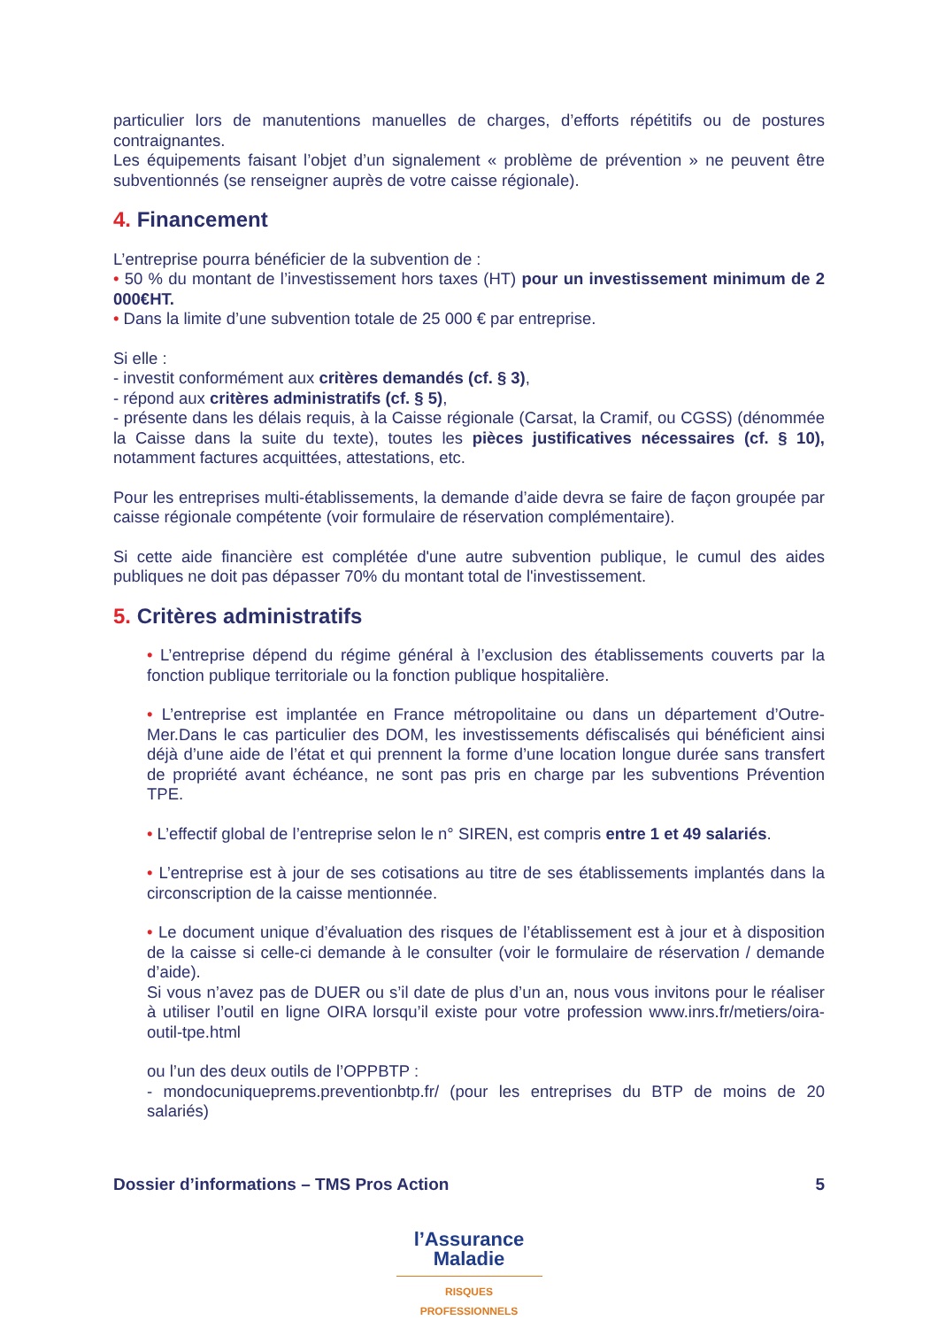particulier lors de manutentions manuelles de charges, d’efforts répétitifs ou de postures contraignantes.
Les équipements faisant l’objet d’un signalement « problème de prévention » ne peuvent être subventionnés (se renseigner auprès de votre caisse régionale).
4. Financement
L’entreprise pourra bénéficier de la subvention de :
• 50 % du montant de l’investissement hors taxes (HT) pour un investissement minimum de 2 000€HT.
• Dans la limite d’une subvention totale de 25 000 € par entreprise.
Si elle :
- investit conformément aux critères demandés (cf. § 3),
- répond aux critères administratifs (cf. § 5),
- présente dans les délais requis, à la Caisse régionale (Carsat, la Cramif, ou CGSS) (dénommée la Caisse dans la suite du texte), toutes les pièces justificatives nécessaires (cf. § 10), notamment factures acquittées, attestations, etc.
Pour les entreprises multi-établissements, la demande d’aide devra se faire de façon groupée par caisse régionale compétente (voir formulaire de réservation complémentaire).
Si cette aide financière est complétée d'une autre subvention publique, le cumul des aides publiques ne doit pas dépasser 70% du montant total de l'investissement.
5. Critères administratifs
• L’entreprise dépend du régime général à l’exclusion des établissements couverts par la fonction publique territoriale ou la fonction publique hospitalière.
• L’entreprise est implantée en France métropolitaine ou dans un département d’Outre-Mer.Dans le cas particulier des DOM, les investissements défiscalisés qui bénéficient ainsi déjà d’une aide de l’état et qui prennent la forme d’une location longue durée sans transfert de propriété avant échéance, ne sont pas pris en charge par les subventions Prévention TPE.
• L’effectif global de l’entreprise selon le n° SIREN, est compris entre 1 et 49 salariés.
• L’entreprise est à jour de ses cotisations au titre de ses établissements implantés dans la circonscription de la caisse mentionnée.
• Le document unique d’évaluation des risques de l’établissement est à jour et à disposition de la caisse si celle-ci demande à le consulter (voir le formulaire de réservation / demande d’aide).
Si vous n’avez pas de DUER ou s’il date de plus d’un an, nous vous invitons pour le réaliser à utiliser l’outil en ligne OIRA lorsqu’il existe pour votre profession www.inrs.fr/metiers/oira-outil-tpe.html
ou l’un des deux outils de l’OPPBTP :
- mondocuniqueprems.preventionbtp.fr/ (pour les entreprises du BTP de moins de 20 salariés)
Dossier d’informations – TMS Pros Action 5
l’Assurance
Maladie
RISQUES PROFESSIONNELS